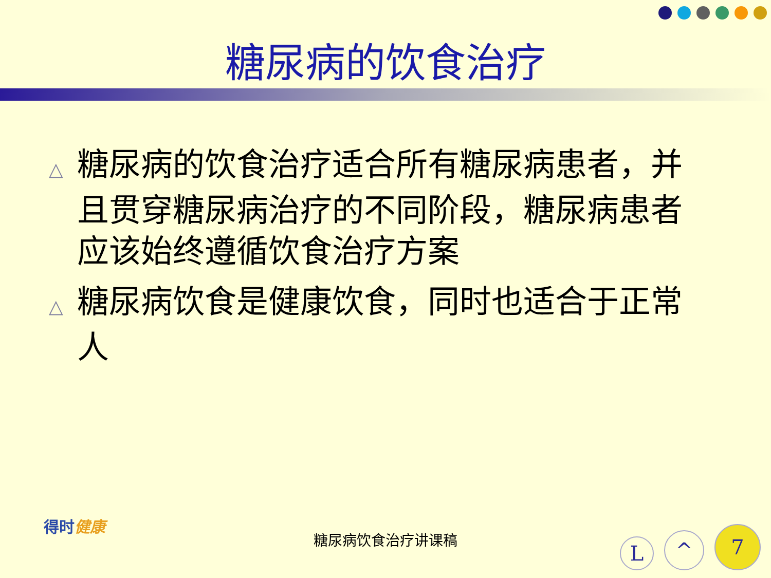糖尿病的饮食治疗
△ 糖尿病的饮食治疗适合所有糖尿病患者，并且贯穿糖尿病治疗的不同阶段，糖尿病患者应该始终遵循饮食治疗方案
△ 糖尿病饮食是健康饮食，同时也适合于正常人
得时健康
糖尿病饮食治疗讲课稿
L ^ 7